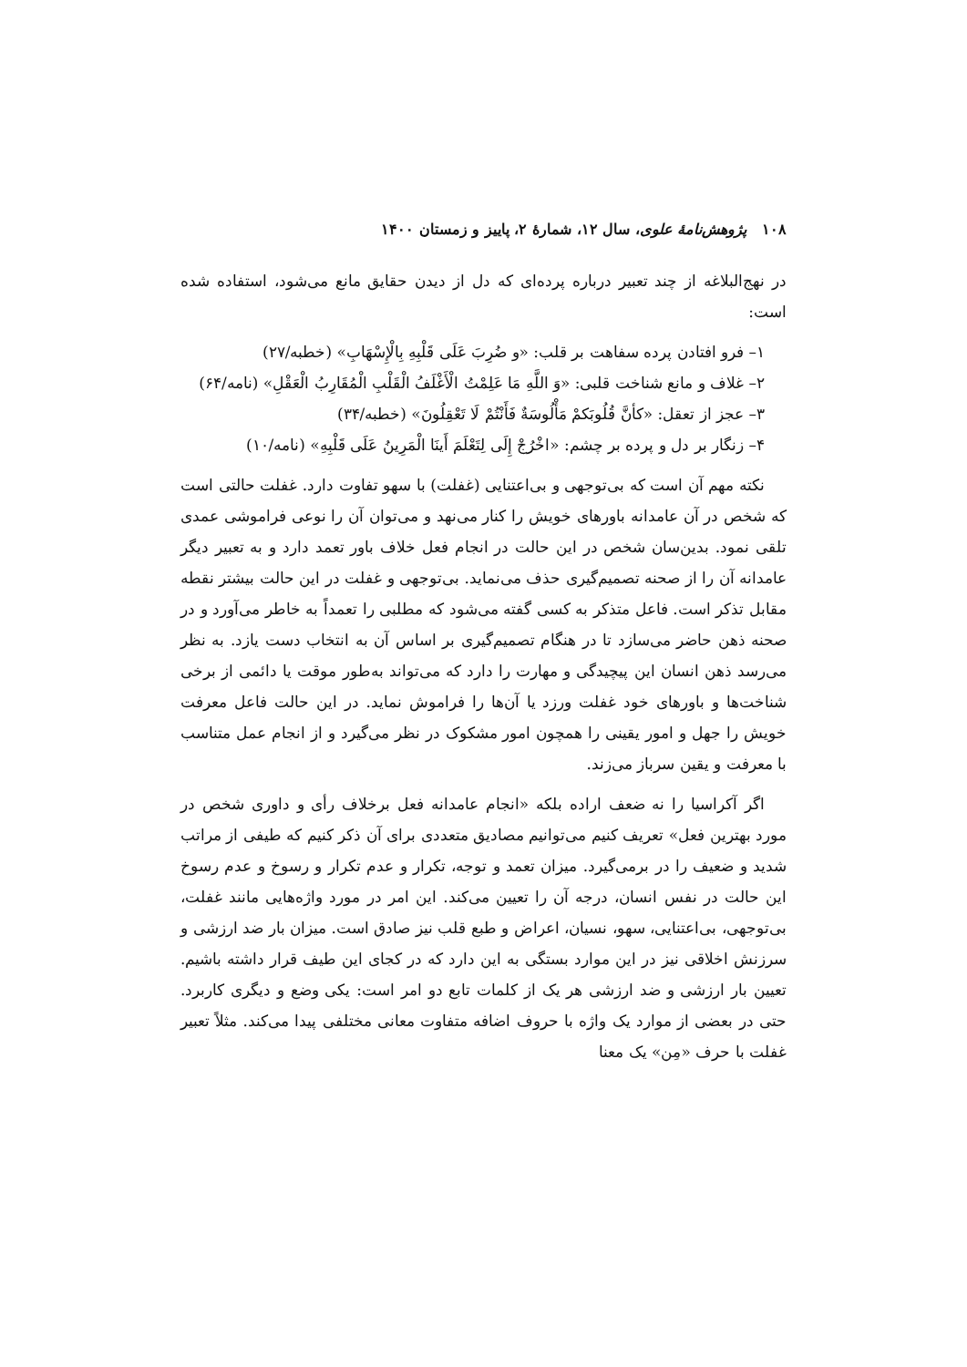۱۰۸ پژوهش‌نامهٔ علوی، سال ۱۲، شمارهٔ ۲، پاییز و زمستان ۱۴۰۰
در نهج‌البلاغه از چند تعبیر درباره پرده‌ای که دل از دیدن حقایق مانع می‌شود، استفاده شده است:
۱– فرو افتادن پرده سفاهت بر قلب: «و ضُرِبَ عَلَی قَلْبِهِ بِالْإِسْهَابِ» (خطبه/۲۷)
۲– غلاف و مانع شناخت قلبی: «وَ اللَّهِ مَا عَلِمْتُ الْأَغْلَفُ الْقَلْبِ الْمُقَارِبُ الْعَقْلِ» (نامه/۶۴)
۳– عجز از تعقل: «كأنَّ قُلُوبَكمْ مَأْلُوسَةٌ فَأَنْتُمْ لَا تَعْقِلُونَ» (خطبه/۳۴)
۴– زنگار بر دل و پرده بر چشم: «اخْرُجْ إِلَی لِتَعْلَمَ أَینَا الْمَرِینُ عَلَی قَلْبِهِ» (نامه/۱۰)
نکته مهم آن است که بی‌توجهی و بی‌اعتنایی (غفلت) با سهو تفاوت دارد. غفلت حالتی است که شخص در آن عامدانه باورهای خویش را کنار می‌نهد و می‌توان آن را نوعی فراموشی عمدی تلقی نمود. بدین‌سان شخص در این حالت در انجام فعل خلاف باور تعمد دارد و به تعبیر دیگر عامدانه آن را از صحنه تصمیم‌گیری حذف می‌نماید. بی‌توجهی و غفلت در این حالت بیشتر نقطه مقابل تذکر است. فاعل متذکر به کسی گفته می‌شود که مطلبی را تعمداً به خاطر می‌آورد و در صحنه ذهن حاضر می‌سازد تا در هنگام تصمیم‌گیری بر اساس آن به انتخاب دست یازد. به نظر می‌رسد ذهن انسان این پیچیدگی و مهارت را دارد که می‌تواند به‌طور موقت یا دائمی از برخی شناخت‌ها و باورهای خود غفلت ورزد یا آن‌ها را فراموش نماید. در این حالت فاعل معرفت خویش را جهل و امور یقینی را همچون امور مشکوک در نظر می‌گیرد و از انجام عمل متناسب با معرفت و یقین سرباز می‌زند.
اگر آکراسیا را نه ضعف اراده بلکه «انجام عامدانه فعل برخلاف رأی و داوری شخص در مورد بهترین فعل» تعریف کنیم می‌توانیم مصادیق متعددی برای آن ذکر کنیم که طیفی از مراتب شدید و ضعیف را در برمی‌گیرد. میزان تعمد و توجه، تکرار و عدم تکرار و رسوخ و عدم رسوخ این حالت در نفس انسان، درجه آن را تعیین می‌کند. این امر در مورد واژه‌هایی مانند غفلت، بی‌توجهی، بی‌اعتنایی، سهو، نسیان، اعراض و طبع قلب نیز صادق است. میزان بار ضد ارزشی و سرزنش اخلاقی نیز در این موارد بستگی به این دارد که در کجای این طیف قرار داشته باشیم. تعیین بار ارزشی و ضد ارزشی هر یک از کلمات تابع دو امر است: یکی وضع و دیگری کاربرد. حتی در بعضی از موارد یک واژه با حروف اضافه متفاوت معانی مختلفی پیدا می‌کند. مثلاً تعبیر غفلت با حرف «مِن» یک معنا